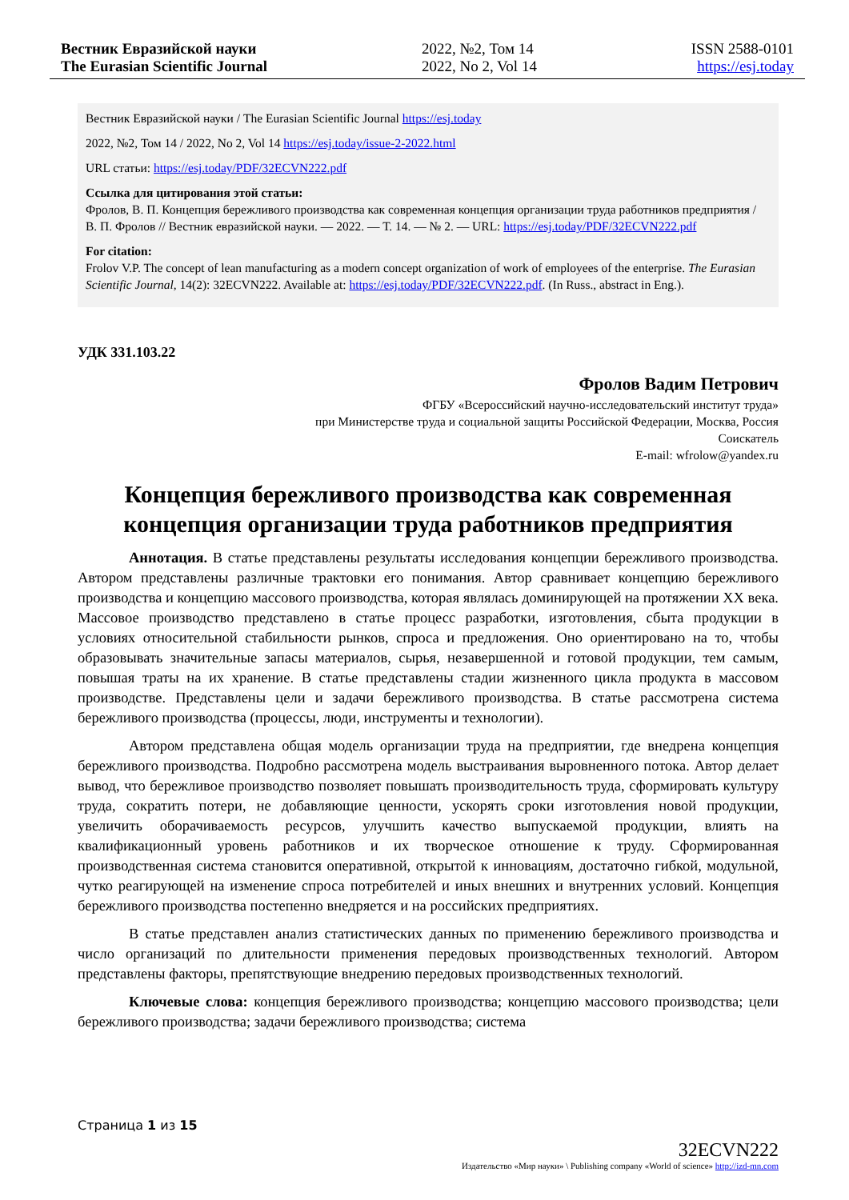Вестник Евразийской науки
The Eurasian Scientific Journal
2022, №2, Том 14
2022, No 2, Vol 14
ISSN 2588-0101
https://esj.today
Вестник Евразийской науки / The Eurasian Scientific Journal https://esj.today
2022, №2, Том 14 / 2022, No 2, Vol 14 https://esj.today/issue-2-2022.html
URL статьи: https://esj.today/PDF/32ECVN222.pdf
Ссылка для цитирования этой статьи:
Фролов, В. П. Концепция бережливого производства как современная концепция организации труда работников предприятия / В. П. Фролов // Вестник евразийской науки. — 2022. — Т. 14. — № 2. — URL: https://esj.today/PDF/32ECVN222.pdf
For citation:
Frolov V.P. The concept of lean manufacturing as a modern concept organization of work of employees of the enterprise. The Eurasian Scientific Journal, 14(2): 32ECVN222. Available at: https://esj.today/PDF/32ECVN222.pdf. (In Russ., abstract in Eng.).
УДК 331.103.22
Фролов Вадим Петрович
ФГБУ «Всероссийский научно-исследовательский институт труда»
при Министерстве труда и социальной защиты Российской Федерации, Москва, Россия
Соискатель
E-mail: wfrolow@yandex.ru
Концепция бережливого производства как современная концепция организации труда работников предприятия
Аннотация. В статье представлены результаты исследования концепции бережливого производства. Автором представлены различные трактовки его понимания. Автор сравнивает концепцию бережливого производства и концепцию массового производства, которая являлась доминирующей на протяжении XX века. Массовое производство представлено в статье процесс разработки, изготовления, сбыта продукции в условиях относительной стабильности рынков, спроса и предложения. Оно ориентировано на то, чтобы образовывать значительные запасы материалов, сырья, незавершенной и готовой продукции, тем самым, повышая траты на их хранение. В статье представлены стадии жизненного цикла продукта в массовом производстве. Представлены цели и задачи бережливого производства. В статье рассмотрена система бережливого производства (процессы, люди, инструменты и технологии).
Автором представлена общая модель организации труда на предприятии, где внедрена концепция бережливого производства. Подробно рассмотрена модель выстраивания выровненного потока. Автор делает вывод, что бережливое производство позволяет повышать производительность труда, сформировать культуру труда, сократить потери, не добавляющие ценности, ускорять сроки изготовления новой продукции, увеличить оборачиваемость ресурсов, улучшить качество выпускаемой продукции, влиять на квалификационный уровень работников и их творческое отношение к труду. Сформированная производственная система становится оперативной, открытой к инновациям, достаточно гибкой, модульной, чутко реагирующей на изменение спроса потребителей и иных внешних и внутренних условий. Концепция бережливого производства постепенно внедряется и на российских предприятиях.
В статье представлен анализ статистических данных по применению бережливого производства и число организаций по длительности применения передовых производственных технологий. Автором представлены факторы, препятствующие внедрению передовых производственных технологий.
Ключевые слова: концепция бережливого производства; концепцию массового производства; цели бережливого производства; задачи бережливого производства; система
Страница 1 из 15
32ECVN222
Издательство «Мир науки» \ Publishing company «World of science» http://izd-mn.com